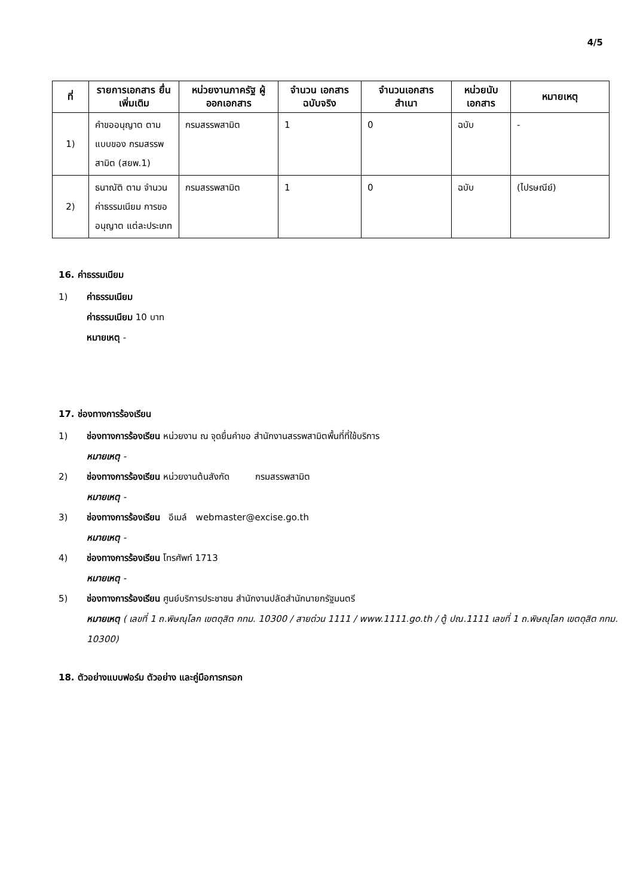4/5
| ที่ | รายการเอกสาร ยื่นเพิ่มเติม | หน่วยงานภาครัฐ ผู้ออกเอกสาร | จำนวน เอกสาร ฉบับจริง | จำนวนเอกสาร สำเนา | หน่วยนับ เอกสาร | หมายเหตุ |
| --- | --- | --- | --- | --- | --- | --- |
| 1) | คำขออนุญาต ตามแบบของ กรมสรรพสามิต (สยพ.1) | กรมสรรพสามิต | 1 | 0 | ฉบับ | - |
| 2) | ธนาณัติ ตาม จำนวน ค่าธรรมเนียม การขออนุญาต แต่ละประเภท | กรมสรรพสามิต | 1 | 0 | ฉบับ | (ไปรษณีย์) |
16. ค่าธรรมเนียม
1) ค่าธรรมเนียม
ค่าธรรมเนียม 10 บาท
หมายเหตุ -
17. ช่องทางการร้องเรียน
1) ช่องทางการร้องเรียน หน่วยงาน ณ จุดยื่นคำขอ สำนักงานสรรพสามิตพื้นที่ที่ใช้บริการ
หมายเหตุ -
2) ช่องทางการร้องเรียน หน่วยงานต้นสังกัด กรมสรรพสามิต
หมายเหตุ -
3) ช่องทางการร้องเรียน อีเมล์ webmaster@excise.go.th
หมายเหตุ -
4) ช่องทางการร้องเรียน โทรศัพท์ 1713
หมายเหตุ -
5) ช่องทางการร้องเรียน ศูนย์บริการประชาชน สำนักงานปลัดสำนักนายกรัฐมนตรี
หมายเหตุ ( เลขที่ 1 ถ.พิษณุโลก เขตดุสิต กทม. 10300 / สายด่วน 1111 / www.1111.go.th / ตู้ ปณ.1111 เลขที่ 1 ถ.พิษณุโลก เขตดุสิต กทม. 10300)
18. ตัวอย่างแบบฟอร์ม ตัวอย่าง และคู่มือการกรอก